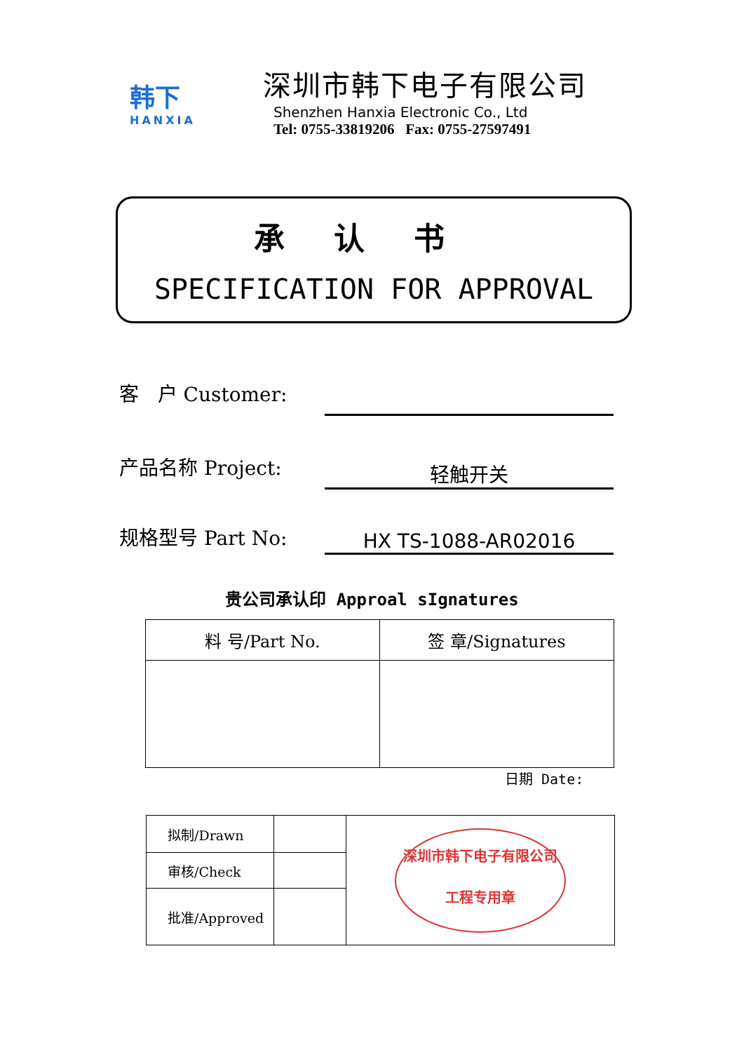韩下
HANXIA
深圳市韩下电子有限公司
Shenzhen Hanxia Electronic Co., Ltd
Tel: 0755-33819206 Fax: 0755-27597491
承认书
SPECIFICATION FOR APPROVAL
客 户 Customer:
产品名称 Project: 轻触开关
规格型号 Part No: HX TS-1088-AR02016
贵公司承认印 Approal sIgnatures
| 料 号/Part No. | 签 章/Signatures |
日期 Date:
| 拟制/Drawn | | 深圳市韩下电子有限公司 工程专用章 |
| 审核/Check | | |
| 批准/Approved | | |